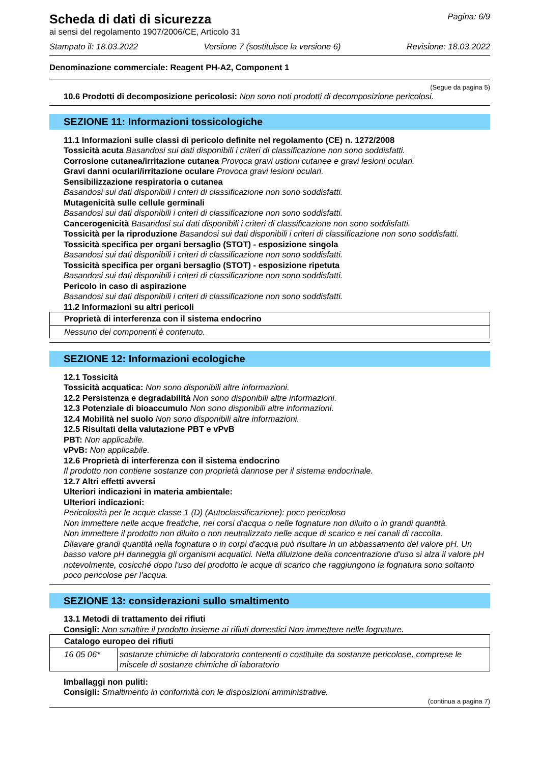Scheda di dati di sicurezza
Pagina: 6/9
ai sensi del regolamento 1907/2006/CE, Articolo 31
Stampato il: 18.03.2022 Versione 7 (sostituisce la versione 6) Revisione: 18.03.2022
Denominazione commerciale: Reagent PH-A2, Component 1
(Segue da pagina 5)
10.6 Prodotti di decomposizione pericolosi: Non sono noti prodotti di decomposizione pericolosi.
SEZIONE 11: Informazioni tossicologiche
11.1 Informazioni sulle classi di pericolo definite nel regolamento (CE) n. 1272/2008
Tossicità acuta Basandosi sui dati disponibili i criteri di classificazione non sono soddisfatti.
Corrosione cutanea/irritazione cutanea Provoca gravi ustioni cutanee e gravi lesioni oculari.
Gravi danni oculari/irritazione oculare Provoca gravi lesioni oculari.
Sensibilizzazione respiratoria o cutanea
Basandosi sui dati disponibili i criteri di classificazione non sono soddisfatti.
Mutagenicità sulle cellule germinali
Basandosi sui dati disponibili i criteri di classificazione non sono soddisfatti.
Cancerogenicità Basandosi sui dati disponibili i criteri di classificazione non sono soddisfatti.
Tossicità per la riproduzione Basandosi sui dati disponibili i criteri di classificazione non sono soddisfatti.
Tossicità specifica per organi bersaglio (STOT) - esposizione singola
Basandosi sui dati disponibili i criteri di classificazione non sono soddisfatti.
Tossicità specifica per organi bersaglio (STOT) - esposizione ripetuta
Basandosi sui dati disponibili i criteri di classificazione non sono soddisfatti.
Pericolo in caso di aspirazione
Basandosi sui dati disponibili i criteri di classificazione non sono soddisfatti.
11.2 Informazioni su altri pericoli
| Proprietà di interferenza con il sistema endocrino |
| --- |
| Nessuno dei componenti è contenuto. |
SEZIONE 12: Informazioni ecologiche
12.1 Tossicità
Tossicità acquatica: Non sono disponibili altre informazioni.
12.2 Persistenza e degradabilità Non sono disponibili altre informazioni.
12.3 Potenziale di bioaccumulo Non sono disponibili altre informazioni.
12.4 Mobilità nel suolo Non sono disponibili altre informazioni.
12.5 Risultati della valutazione PBT e vPvB
PBT: Non applicabile.
vPvB: Non applicabile.
12.6 Proprietà di interferenza con il sistema endocrino
Il prodotto non contiene sostanze con proprietà dannose per il sistema endocrinale.
12.7 Altri effetti avversi
Ulteriori indicazioni in materia ambientale:
Ulteriori indicazioni:
Pericolosità per le acque classe 1 (D) (Autoclassificazione): poco pericoloso
Non immettere nelle acque freatiche, nei corsi d'acqua o nelle fognature non diluito o in grandi quantità.
Non immettere il prodotto non diluito o non neutralizzato nelle acque di scarico e nei canali di raccolta.
Dilavare grandi quantitá nella fognatura o in corpi d'acqua può risultare in un abbassamento del valore pH. Un basso valore pH danneggia gli organismi acquatici. Nella diluizione della concentrazione d'uso si alza il valore pH notevolmente, cosicché dopo l'uso del prodotto le acque di scarico che raggiungono la fognatura sono soltanto poco pericolose per l'acqua.
SEZIONE 13: considerazioni sullo smaltimento
13.1 Metodi di trattamento dei rifiuti
Consigli: Non smaltire il prodotto insieme ai rifiuti domestici Non immettere nelle fognature.
| Catalogo europeo dei rifiuti | |
| --- | --- |
| 16 05 06* | sostanze chimiche di laboratorio contenenti o costituite da sostanze pericolose, comprese le miscele di sostanze chimiche di laboratorio |
Imballaggi non puliti:
Consigli: Smaltimento in conformità con le disposizioni amministrative.
(continua a pagina 7)